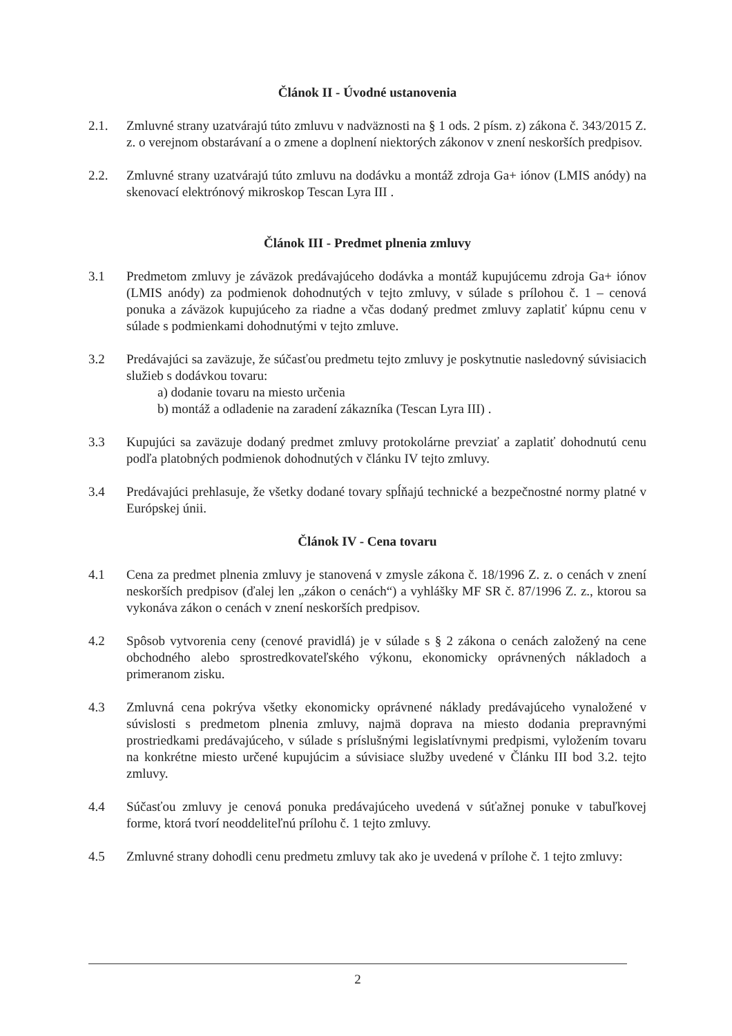Článok II - Úvodné ustanovenia
2.1. Zmluvné strany uzatvárajú túto zmluvu v nadväznosti na § 1 ods. 2 písm. z) zákona č. 343/2015 Z. z. o verejnom obstarávaní a o zmene a doplnení niektorých zákonov v znení neskorších predpisov.
2.2. Zmluvné strany uzatvárajú túto zmluvu na dodávku a montáž zdroja Ga+ iónov (LMIS anódy) na skenovací elektrónový mikroskop Tescan Lyra III .
Článok III - Predmet plnenia zmluvy
3.1 Predmetom zmluvy je záväzok predávajúceho dodávka a montáž kupujúcemu zdroja Ga+ iónov (LMIS anódy) za podmienok dohodnutých v tejto zmluvy, v súlade s prílohou č. 1 – cenová ponuka a záväzok kupujúceho za riadne a včas dodaný predmet zmluvy zaplatiť kúpnu cenu v súlade s podmienkami dohodnutými v tejto zmluve.
3.2 Predávajúci sa zaväzuje, že súčasťou predmetu tejto zmluvy je poskytnutie nasledovný súvisiacich služieb s dodávkou tovaru:
a) dodanie tovaru na miesto určenia
b) montáž a odladenie na zaradení zákazníka (Tescan Lyra III) .
3.3 Kupujúci sa zaväzuje dodaný predmet zmluvy protokolárne prevziať a zaplatiť dohodnutú cenu podľa platobných podmienok dohodnutých v článku IV tejto zmluvy.
3.4 Predávajúci prehlasuje, že všetky dodané tovary spĺňajú technické a bezpečnostné normy platné v Európskej únii.
Článok IV - Cena tovaru
4.1 Cena za predmet plnenia zmluvy je stanovená v zmysle zákona č. 18/1996 Z. z. o cenách v znení neskorších predpisov (ďalej len „zákon o cenách“) a vyhlášky MF SR č. 87/1996 Z. z., ktorou sa vykonáva zákon o cenách v znení neskorších predpisov.
4.2 Spôsob vytvorenia ceny (cenové pravidlá) je v súlade s § 2 zákona o cenách založený na cene obchodného alebo sprostredkovateľského výkonu, ekonomicky oprávnených nákladoch a primeranom zisku.
4.3 Zmluvná cena pokrýva všetky ekonomicky oprávnené náklady predávajúceho vynaložené v súvislosti s predmetom plnenia zmluvy, najmä doprava na miesto dodania prepravnými prostriedkami predávajúceho, v súlade s príslušnými legislatívnymi predpismi, vyložením tovaru na konkrétne miesto určené kupujúcim a súvisiace služby uvedené v Článku III bod 3.2. tejto zmluvy.
4.4 Súčasťou zmluvy je cenová ponuka predávajúceho uvedená v súťažnej ponuke v tabuľkovej forme, ktorá tvorí neoddeliteľnú prílohu č. 1 tejto zmluvy.
4.5 Zmluvné strany dohodli cenu predmetu zmluvy tak ako je uvedená v prílohe č. 1 tejto zmluvy:
2